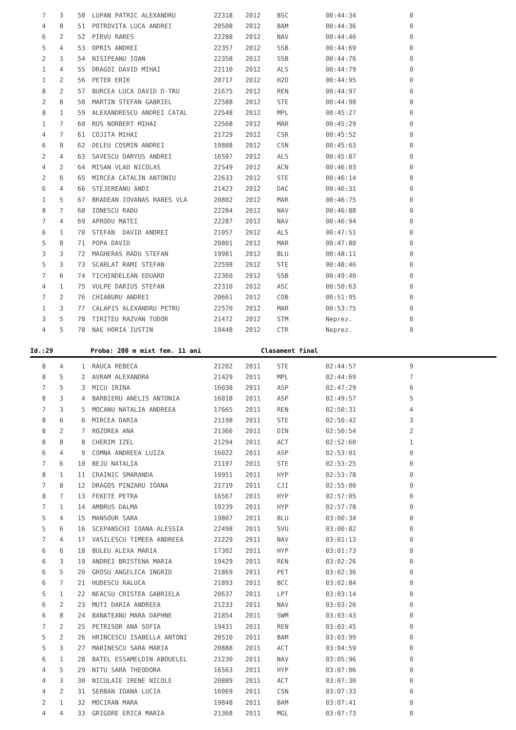| 7 | 3 | 50 | LUPAN PATRIC ALEXANDRU | 22318 | 2012 | BSC | 00:44:34 | 0 |
| 4 | 8 | 51 | POTROVITA LUCA ANDREI | 20508 | 2012 | BAM | 00:44:36 | 0 |
| 6 | 2 | 52 | PIRVU RARES | 22288 | 2012 | NAV | 00:44:46 | 0 |
| 5 | 4 | 53 | OPRIS ANDREI | 22357 | 2012 | SSB | 00:44:69 | 0 |
| 2 | 3 | 54 | NISIPEANU IOAN | 22358 | 2012 | SSB | 00:44:76 | 0 |
| 1 | 4 | 55 | DRAGOI DAVID MIHAI | 22110 | 2012 | ALS | 00:44:79 | 0 |
| 1 | 2 | 56 | PETER ERIK | 20717 | 2012 | H2O | 00:44:95 | 0 |
| 8 | 2 | 57 | BURCEA LUCA DAVID D-TRU | 21675 | 2012 | REN | 00:44:97 | 0 |
| 2 | 8 | 58 | MARTIN STEFAN GABRIEL | 22588 | 2012 | STE | 00:44:98 | 0 |
| 8 | 1 | 59 | ALEXANDRESCU ANDREI CATAL | 22548 | 2012 | MPL | 00:45:27 | 0 |
| 1 | 7 | 60 | RUS NORBERT MIHAI | 22568 | 2012 | MAR | 00:45:29 | 0 |
| 4 | 7 | 61 | COJITA MIHAI | 21729 | 2012 | CSR | 00:45:52 | 0 |
| 6 | 8 | 62 | DELEU COSMIN ANDREI | 19888 | 2012 | CSN | 00:45:63 | 0 |
| 2 | 4 | 63 | SAVESCU DARYUS ANDREI | 16507 | 2012 | ALS | 00:45:87 | 0 |
| 4 | 2 | 64 | MISAN VLAD NICOLAS | 22549 | 2012 | ACN | 00:46:03 | 0 |
| 2 | 6 | 65 | MIRCEA CATALIN ANTONIU | 22633 | 2012 | STE | 00:46:14 | 0 |
| 6 | 4 | 66 | STEJEREANU ANDI | 21423 | 2012 | DAC | 00:46:31 | 0 |
| 1 | 5 | 67 | BRADEAN IOVANAS RARES VLA | 20802 | 2012 | MAR | 00:46:75 | 0 |
| 8 | 7 | 68 | IONESCU RADU | 22284 | 2012 | NAV | 00:46:88 | 0 |
| 7 | 4 | 69 | APRODU MATEI | 22287 | 2012 | NAV | 00:46:94 | 0 |
| 6 | 1 | 70 | STEFAN DAVID ANDREI | 21057 | 2012 | ALS | 00:47:51 | 0 |
| 5 | 8 | 71 | POPA DAVID | 20801 | 2012 | MAR | 00:47:80 | 0 |
| 3 | 3 | 72 | MAGHERAS RADU STEFAN | 19981 | 2012 | BLU | 00:48:11 | 0 |
| 5 | 3 | 73 | SCARLAT RAMI STEFAN | 22598 | 2012 | STE | 00:48:46 | 0 |
| 7 | 6 | 74 | TICHINDELEAN EDUARD | 22360 | 2012 | SSB | 00:49:40 | 0 |
| 4 | 1 | 75 | VULPE DARIUS STEFAN | 22310 | 2012 | ASC | 00:50:63 | 0 |
| 7 | 2 | 76 | CHIABURU ANDREI | 20661 | 2012 | COB | 00:51:95 | 0 |
| 1 | 3 | 77 | CALAPIS ALEXANDRU PETRU | 22570 | 2012 | MAR | 00:53:75 | 0 |
| 3 | 5 | 78 | TIRITEU RAZVAN TUDOR | 21472 | 2012 | STM | Neprez. | 0 |
| 4 | 5 | 78 | NAE HORIA IUSTIN | 19448 | 2012 | CTR | Neprez. | 0 |
Id.:29 Proba: 200 m mixt fem. 11 ani Clasament final
| 8 | 4 | 1 | RAUCA REBECA | 21202 | 2011 | STE | 02:44:57 | 9 |
| 8 | 5 | 2 | AVRAM ALEXANDRA | 21429 | 2011 | MPL | 02:44:69 | 7 |
| 7 | 5 | 3 | MICU IRINA | 16038 | 2011 | ASP | 02:47:29 | 6 |
| 8 | 3 | 4 | BARBIERU ANELIS ANTONIA | 16018 | 2011 | ASP | 02:49:57 | 5 |
| 7 | 3 | 5 | MOCANU NATALIA ANDREEA | 17665 | 2011 | REN | 02:50:31 | 4 |
| 8 | 6 | 6 | MIRCEA DARIA | 21198 | 2011 | STE | 02:50:42 | 3 |
| 8 | 2 | 7 | ROZOREA ANA | 21366 | 2011 | DIN | 02:50:54 | 2 |
| 8 | 8 | 8 | CHERIM IZEL | 21294 | 2011 | ACT | 02:52:60 | 1 |
| 6 | 4 | 9 | COMNA ANDREEA LUIZA | 16022 | 2011 | ASP | 02:53:01 | 0 |
| 7 | 6 | 10 | BEJU NATALIA | 21197 | 2011 | STE | 02:53:25 | 0 |
| 8 | 1 | 11 | CRAINIC SMARANDA | 19951 | 2011 | HYP | 02:53:78 | 0 |
| 7 | 8 | 12 | DRAGOS PINZARU IOANA | 21719 | 2011 | CJI | 02:55:00 | 0 |
| 8 | 7 | 13 | FEKETE PETRA | 16567 | 2011 | HYP | 02:57:05 | 0 |
| 7 | 1 | 14 | AMBRUS DALMA | 19239 | 2011 | HYP | 02:57:78 | 0 |
| 5 | 4 | 15 | MANSOUR SARA | 19807 | 2011 | BLU | 03:00:34 | 0 |
| 5 | 6 | 16 | SCEPANSCHI IOANA ALESSIA | 22498 | 2011 | SVU | 03:00:82 | 0 |
| 7 | 4 | 17 | VASILESCU TIMEEA ANDREEA | 21229 | 2011 | NAV | 03:01:13 | 0 |
| 6 | 6 | 18 | BULEU ALEXA MARIA | 17302 | 2011 | HYP | 03:01:73 | 0 |
| 6 | 3 | 19 | ANDREI BRISTENA MARIA | 19429 | 2011 | REN | 03:02:26 | 0 |
| 6 | 5 | 20 | GROSU ANGELICA INGRID | 21869 | 2011 | PET | 03:02:36 | 0 |
| 6 | 7 | 21 | HUDESCU RALUCA | 21893 | 2011 | BCC | 03:02:84 | 0 |
| 5 | 1 | 22 | NEACSU CRISTEA GABRIELA | 20637 | 2011 | LPT | 03:03:14 | 0 |
| 6 | 2 | 23 | MUTI DARIA ANDREEA | 21233 | 2011 | NAV | 03:03:26 | 0 |
| 6 | 8 | 24 | BANATEANU MARA DAPHNE | 21854 | 2011 | SWM | 03:03:43 | 0 |
| 7 | 2 | 25 | PETRISOR ANA SOFIA | 19431 | 2011 | REN | 03:03:45 | 0 |
| 5 | 2 | 26 | HRINCESCU ISABELLA ANTONI | 20510 | 2011 | BAM | 03:03:99 | 0 |
| 5 | 3 | 27 | MARINESCU SARA MARIA | 20888 | 2011 | ACT | 03:04:59 | 0 |
| 6 | 1 | 28 | BATEL ESSAMELDIN ABOUELEL | 21230 | 2011 | NAV | 03:05:96 | 0 |
| 4 | 5 | 29 | NITU SARA THEODORA | 16563 | 2011 | HYP | 03:07:06 | 0 |
| 4 | 3 | 30 | NICULAIE IRENE NICOLE | 20889 | 2011 | ACT | 03:07:30 | 0 |
| 4 | 2 | 31 | SERBAN IOANA LUCIA | 16069 | 2011 | CSN | 03:07:33 | 0 |
| 2 | 1 | 32 | MOCIRAN MARA | 19848 | 2011 | BAM | 03:07:41 | 0 |
| 4 | 4 | 33 | GRIGORE ERICA MARIA | 21368 | 2011 | MGL | 03:07:73 | 0 |